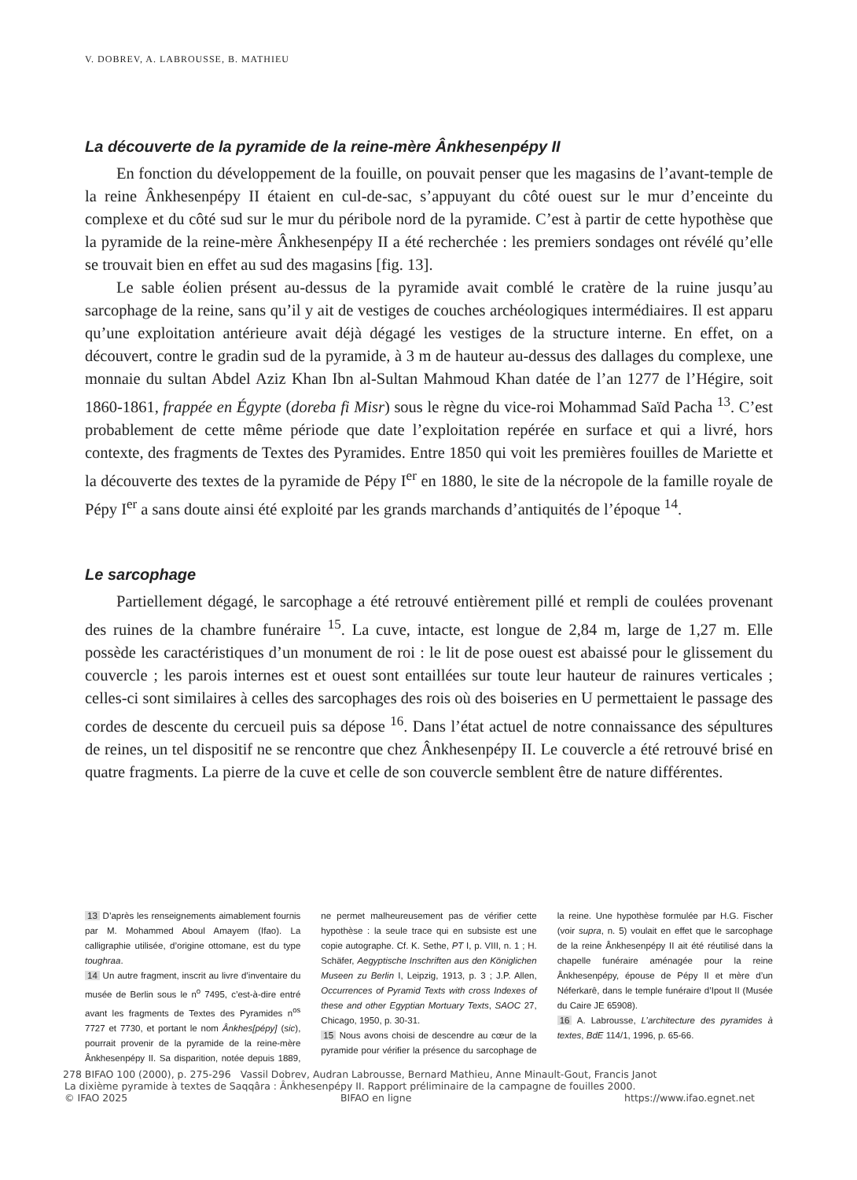V. DOBREV, A. LABROUSSE, B. MATHIEU
La découverte de la pyramide de la reine-mère Ânkhesenpépy II
En fonction du développement de la fouille, on pouvait penser que les magasins de l’avant-temple de la reine Ânkhesenpépy II étaient en cul-de-sac, s’appuyant du côté ouest sur le mur d’enceinte du complexe et du côté sud sur le mur du péribole nord de la pyramide. C’est à partir de cette hypothèse que la pyramide de la reine-mère Ânkhesenpépy II a été recherchée : les premiers sondages ont révélé qu’elle se trouvait bien en effet au sud des magasins [fig. 13].
Le sable éolien présent au-dessus de la pyramide avait comblé le cratère de la ruine jusqu’au sarcophage de la reine, sans qu’il y ait de vestiges de couches archéologiques intermédiaires. Il est apparu qu’une exploitation antérieure avait déjà dégagé les vestiges de la structure interne. En effet, on a découvert, contre le gradin sud de la pyramide, à 3 m de hauteur au-dessus des dallages du complexe, une monnaie du sultan Abdel Aziz Khan Ibn al-Sultan Mahmoud Khan datée de l’an 1277 de l’Hégire, soit 1860-1861, frappée en Égypte (doreba fi Misr) sous le règne du vice-roi Mohammad Saïd Pacha <sup>13</sup>. C’est probablement de cette même période que date l’exploitation repérée en surface et qui a livré, hors contexte, des fragments de Textes des Pyramides. Entre 1850 qui voit les premières fouilles de Mariette et la découverte des textes de la pyramide de Pépy I<sup>er</sup> en 1880, le site de la nécropole de la famille royale de Pépy I<sup>er</sup> a sans doute ainsi été exploité par les grands marchands d’antiquités de l’époque <sup>14</sup>.
Le sarcophage
Partiellement dégagé, le sarcophage a été retrouvé entièrement pillé et rempli de coulées provenant des ruines de la chambre funéraire <sup>15</sup>. La cuve, intacte, est longue de 2,84 m, large de 1,27 m. Elle possède les caractéristiques d’un monument de roi : le lit de pose ouest est abaissé pour le glissement du couvercle ; les parois internes est et ouest sont entaillées sur toute leur hauteur de rainures verticales ; celles-ci sont similaires à celles des sarcophages des rois où des boiseries en U permettaient le passage des cordes de descente du cercueil puis sa dépose <sup>16</sup>. Dans l’état actuel de notre connaissance des sépultures de reines, un tel dispositif ne se rencontre que chez Ânkhesenpépy II. Le couvercle a été retrouvé brisé en quatre fragments. La pierre de la cuve et celle de son couvercle semblent être de nature différentes.
13 D’après les renseignements aimablement fournis par M. Mohammed Aboul Amayem (Ifao). La calligraphie utilisée, d’origine ottomane, est du type toughraa.
14 Un autre fragment, inscrit au livre d’inventaire du musée de Berlin sous le n<sup>o</sup> 7495, c’est-à-dire entré avant les fragments de Textes des Pyramides n<sup>os</sup> 7727 et 7730, et portant le nom Ânkhes[pépy] (sic), pourrait provenir de la pyramide de la reine-mère Ânkhesenpépy II. Sa disparition, notée depuis 1889, ne permet malheureusement pas de vérifier cette hypothèse : la seule trace qui en subsiste est une copie autographe. Cf. K. Sethe, PT I, p. VIII, n. 1 ; H. Schäfer, Aegyptische Inschriften aus den Königlichen Museen zu Berlin I, Leipzig, 1913, p. 3 ; J.P. Allen, Occurrences of Pyramid Texts with cross Indexes of these and other Egyptian Mortuary Texts, SAOC 27, Chicago, 1950, p. 30-31.
15 Nous avons choisi de descendre au cœur de la pyramide pour vérifier la présence du sarcophage de la reine. Une hypothèse formulée par H.G. Fischer (voir supra, n. 5) voulait en effet que le sarcophage de la reine Ânkhesenpépy II ait été réutilisé dans la chapelle funéraire aménagée pour la reine Ânkhesenpépy, épouse de Pépy II et mère d’un Néferkarê, dans le temple funéraire d’Ipout II (Musée du Caire JE 65908).
16 A. Labrousse, L’architecture des pyramides à textes, BdE 114/1, 1996, p. 65-66.
278 BIFAO 100 (2000), p. 275-296 Vassil Dobrev, Audran Labrousse, Bernard Mathieu, Anne Minault-Gout, Francis Janot
La dixième pyramide à textes de Saqqâra : Ânkhesenpépy II. Rapport préliminaire de la campagne de fouilles 2000.
© IFAO 2025 BIFAO en ligne https://www.ifao.egnet.net